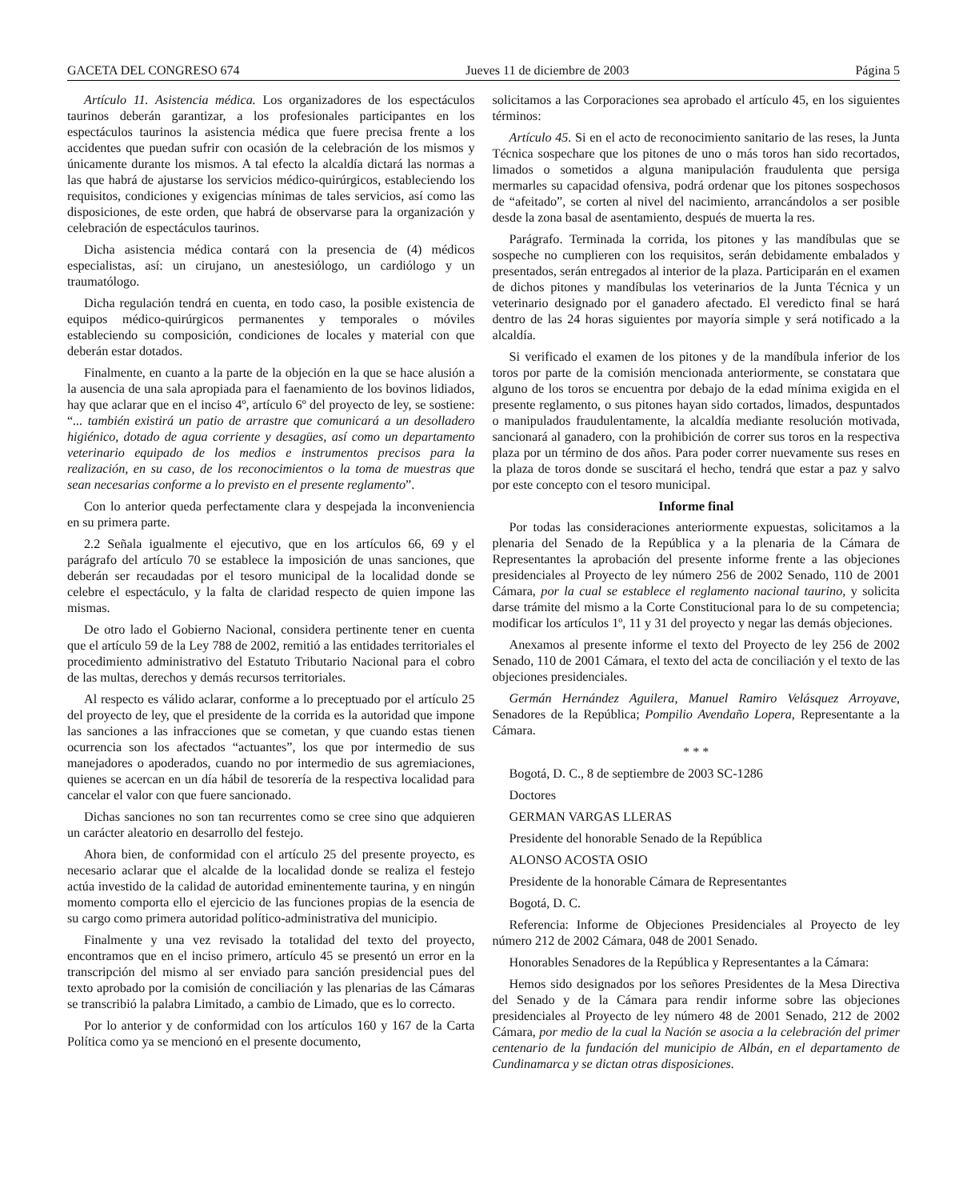GACETA DEL CONGRESO 674 Jueves 11 de diciembre de 2003 Página 5
Artículo 11. Asistencia médica. Los organizadores de los espectáculos taurinos deberán garantizar, a los profesionales participantes en los espectáculos taurinos la asistencia médica que fuere precisa frente a los accidentes que puedan sufrir con ocasión de la celebración de los mismos y únicamente durante los mismos. A tal efecto la alcaldía dictará las normas a las que habrá de ajustarse los servicios médico-quirúrgicos, estableciendo los requisitos, condiciones y exigencias mínimas de tales servicios, así como las disposiciones, de este orden, que habrá de observarse para la organización y celebración de espectáculos taurinos.
Dicha asistencia médica contará con la presencia de (4) médicos especialistas, así: un cirujano, un anestesiólogo, un cardiólogo y un traumatólogo.
Dicha regulación tendrá en cuenta, en todo caso, la posible existencia de equipos médico-quirúrgicos permanentes y temporales o móviles estableciendo su composición, condiciones de locales y material con que deberán estar dotados.
Finalmente, en cuanto a la parte de la objeción en la que se hace alusión a la ausencia de una sala apropiada para el faenamiento de los bovinos lidiados, hay que aclarar que en el inciso 4º, artículo 6º del proyecto de ley, se sostiene: “... también existirá un patio de arrastre que comunicará a un desolladero higiénico, dotado de agua corriente y desagües, así como un departamento veterinario equipado de los medios e instrumentos precisos para la realización, en su caso, de los reconocimientos o la toma de muestras que sean necesarias conforme a lo previsto en el presente reglamento”.
Con lo anterior queda perfectamente clara y despejada la inconveniencia en su primera parte.
2.2 Señala igualmente el ejecutivo, que en los artículos 66, 69 y el parágrafo del artículo 70 se establece la imposición de unas sanciones, que deberán ser recaudadas por el tesoro municipal de la localidad donde se celebre el espectáculo, y la falta de claridad respecto de quien impone las mismas.
De otro lado el Gobierno Nacional, considera pertinente tener en cuenta que el artículo 59 de la Ley 788 de 2002, remitió a las entidades territoriales el procedimiento administrativo del Estatuto Tributario Nacional para el cobro de las multas, derechos y demás recursos territoriales.
Al respecto es válido aclarar, conforme a lo preceptuado por el artículo 25 del proyecto de ley, que el presidente de la corrida es la autoridad que impone las sanciones a las infracciones que se cometan, y que cuando estas tienen ocurrencia son los afectados “actuantes”, los que por intermedio de sus manejadores o apoderados, cuando no por intermedio de sus agremiaciones, quienes se acercan en un día hábil de tesorería de la respectiva localidad para cancelar el valor con que fuere sancionado.
Dichas sanciones no son tan recurrentes como se cree sino que adquieren un carácter aleatorio en desarrollo del festejo.
Ahora bien, de conformidad con el artículo 25 del presente proyecto, es necesario aclarar que el alcalde de la localidad donde se realiza el festejo actúa investido de la calidad de autoridad eminentemente taurina, y en ningún momento comporta ello el ejercicio de las funciones propias de la esencia de su cargo como primera autoridad político-administrativa del municipio.
Finalmente y una vez revisado la totalidad del texto del proyecto, encontramos que en el inciso primero, artículo 45 se presentó un error en la transcripción del mismo al ser enviado para sanción presidencial pues del texto aprobado por la comisión de conciliación y las plenarias de las Cámaras se transcribió la palabra Limitado, a cambio de Limado, que es lo correcto.
Por lo anterior y de conformidad con los artículos 160 y 167 de la Carta Política como ya se mencionó en el presente documento,
solicitamos a las Corporaciones sea aprobado el artículo 45, en los siguientes términos:
Artículo 45. Si en el acto de reconocimiento sanitario de las reses, la Junta Técnica sospechare que los pitones de uno o más toros han sido recortados, limados o sometidos a alguna manipulación fraudulenta que persiga mermarles su capacidad ofensiva, podrá ordenar que los pitones sospechosos de “afeitado”, se corten al nivel del nacimiento, arrancándolos a ser posible desde la zona basal de asentamiento, después de muerta la res.
Parágrafo. Terminada la corrida, los pitones y las mandíbulas que se sospeche no cumplieren con los requisitos, serán debidamente embalados y presentados, serán entregados al interior de la plaza. Participarán en el examen de dichos pitones y mandíbulas los veterinarios de la Junta Técnica y un veterinario designado por el ganadero afectado. El veredicto final se hará dentro de las 24 horas siguientes por mayoría simple y será notificado a la alcaldía.
Si verificado el examen de los pitones y de la mandíbula inferior de los toros por parte de la comisión mencionada anteriormente, se constatara que alguno de los toros se encuentra por debajo de la edad mínima exigida en el presente reglamento, o sus pitones hayan sido cortados, limados, despuntados o manipulados fraudulentamente, la alcaldía mediante resolución motivada, sancionará al ganadero, con la prohibición de correr sus toros en la respectiva plaza por un término de dos años. Para poder correr nuevamente sus reses en la plaza de toros donde se suscitará el hecho, tendrá que estar a paz y salvo por este concepto con el tesoro municipal.
Informe final
Por todas las consideraciones anteriormente expuestas, solicitamos a la plenaria del Senado de la República y a la plenaria de la Cámara de Representantes la aprobación del presente informe frente a las objeciones presidenciales al Proyecto de ley número 256 de 2002 Senado, 110 de 2001 Cámara, por la cual se establece el reglamento nacional taurino, y solicita darse trámite del mismo a la Corte Constitucional para lo de su competencia; modificar los artículos 1º, 11 y 31 del proyecto y negar las demás objeciones.
Anexamos al presente informe el texto del Proyecto de ley 256 de 2002 Senado, 110 de 2001 Cámara, el texto del acta de conciliación y el texto de las objeciones presidenciales.
Germán Hernández Aguilera, Manuel Ramiro Velásquez Arroyave, Senadores de la República; Pompilio Avendaño Lopera, Representante a la Cámara.
* * *
Bogotá, D. C., 8 de septiembre de 2003 SC-1286
Doctores
GERMAN VARGAS LLERAS
Presidente del honorable Senado de la República
ALONSO ACOSTA OSIO
Presidente de la honorable Cámara de Representantes
Bogotá, D. C.
Referencia: Informe de Objeciones Presidenciales al Proyecto de ley número 212 de 2002 Cámara, 048 de 2001 Senado.
Honorables Senadores de la República y Representantes a la Cámara:
Hemos sido designados por los señores Presidentes de la Mesa Directiva del Senado y de la Cámara para rendir informe sobre las objeciones presidenciales al Proyecto de ley número 48 de 2001 Senado, 212 de 2002 Cámara, por medio de la cual la Nación se asocia a la celebración del primer centenario de la fundación del municipio de Albán, en el departamento de Cundinamarca y se dictan otras disposiciones.